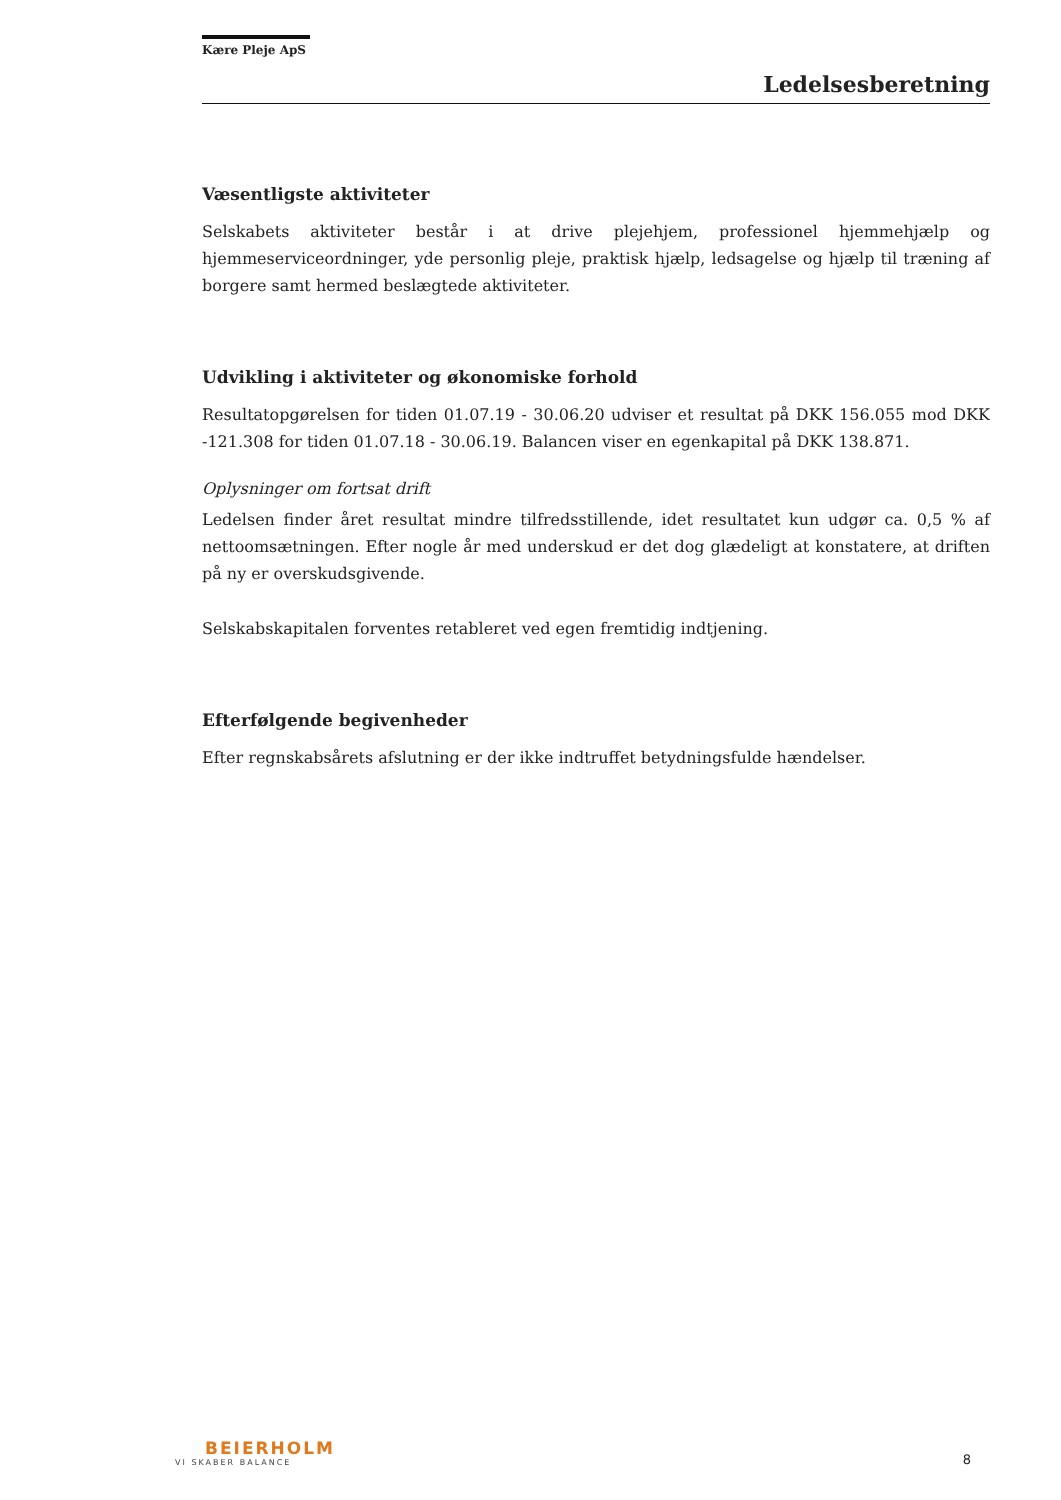Kære Pleje ApS
Ledelsesberetning
Væsentligste aktiviteter
Selskabets aktiviteter består i at drive plejehjem, professionel hjemmehjælp og hjemmeserviceordninger, yde personlig pleje, praktisk hjælp, ledsagelse og hjælp til træning af borgere samt hermed beslægtede aktiviteter.
Udvikling i aktiviteter og økonomiske forhold
Resultatopgørelsen for tiden 01.07.19 - 30.06.20 udviser et resultat på DKK 156.055 mod DKK -121.308 for tiden 01.07.18 - 30.06.19. Balancen viser en egenkapital på DKK 138.871.
Oplysninger om fortsat drift
Ledelsen finder året resultat mindre tilfredsstillende, idet resultatet kun udgør ca. 0,5 % af nettoomsætningen. Efter nogle år med underskud er det dog glædeligt at konstatere, at driften på ny er overskudsgivende.
Selskabskapitalen forventes retableret ved egen fremtidig indtjening.
Efterfølgende begivenheder
Efter regnskabsårets afslutning er der ikke indtruffet betydningsfulde hændelser.
BEIERHOLM
VI SKABER BALANCE
8